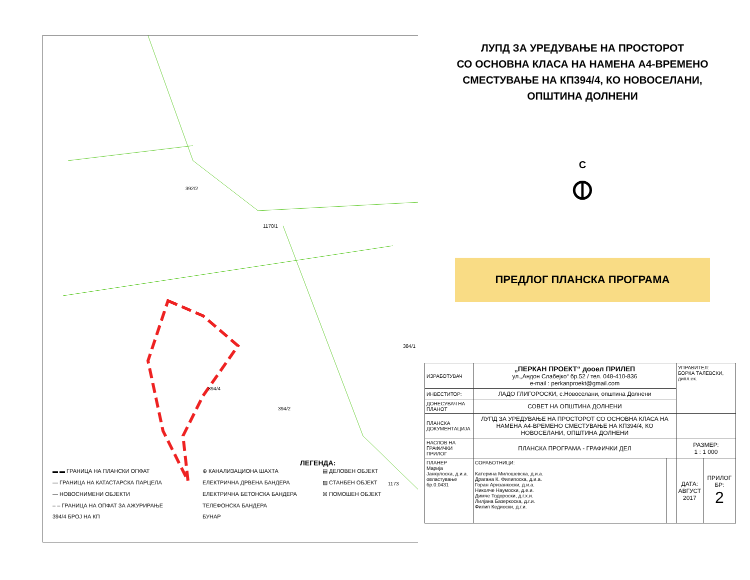392/2
1170/1
394/4
394/2
384/1
1173
ЛУПД ЗА УРЕДУВАЊЕ НА ПРОСТОРОТ
СО ОСНОВНА КЛАСА НА НАМЕНА А4-ВРЕМЕНО
СМЕСТУВАЊЕ НА КП394/4, КО НОВОСЕЛАНИ,
ОПШТИНА ДОЛНЕНИ
С
⦶
ПРЕДЛОГ ПЛАНСКА ПРОГРАМА
ЛЕГЕНДА:
▬ ▬ ГРАНИЦА НА ПЛАНСКИ ОПФАТ
⊕ КАНАЛИЗАЦИОНА ШАХТА
▤ ДЕЛОВЕН ОБЈЕКТ
— ГРАНИЦА НА КАТАСТАРСКА ПАРЦЕЛА
ЕЛЕКТРИЧНА ДРВЕНА БАНДЕРА
▨ СТАНБЕН ОБЈЕКТ
— НОВОСНИМЕНИ ОБЈЕКТИ
ЕЛЕКТРИЧНА БЕТОНСКА БАНДЕРА
☒ ПОМОШЕН ОБЈЕКТ
– – ГРАНИЦА НА ОПФАТ ЗА АЖУРИРАЊЕ
ТЕЛЕФОНСКА БАНДЕРА
394/4 БРОЈ НА КП
БУНАР
| ИЗРАБОТУВАЧ | „ПЕРКАН ПРОЕКТ“ дооел ПРИЛЕП ул.„Андон Слабејко“ бр.52 / тел. 048-410-836 e-mail : perkanproekt@gmail.com | | УПРАВИТЕЛ: БОРКА ТАЛЕВСКИ, дипл.ек. | |
| ИНВЕСТИТОР: | ЛАДО ГЛИГОРОСКИ, с.Новоселани, општина Долнени | | | |
| ДОНЕСУВАЧ НА ПЛАНОТ | СОВЕТ НА ОПШТИНА ДОЛНЕНИ | | | |
| ПЛАНСКА ДОКУМЕНТАЦИЈА | ЛУПД ЗА УРЕДУВАЊЕ НА ПРОСТОРОТ СО ОСНОВНА КЛАСА НА НАМЕНА А4-ВРЕМЕНО СМЕСТУВАЊЕ НА КП394/4, КО НОВОСЕЛАНИ, ОПШТИНА ДОЛНЕНИ | | | |
| НАСЛОВ НА ГРАФИЧКИ ПРИЛОГ | ПЛАНСКА ПРОГРАМА - ГРАФИЧКИ ДЕЛ | | РАЗМЕР: 1 : 1 000 | |
| ПЛАНЕР Марија Јанкулоска, д.и.а. овластување бр.0.0431 | СОРАБОТНИЦИ: Катерина Милошевска, д.и.а. Драгана К. Филипоска, д.и.а. Горан Аризанкоски, д.и.а. Николче Наумоски, д.е.и. Димче Тодороски, д.г.х.и. Лилјана Базеркоска, д.г.и. Филип Кедиоски, д.г.и. | | ДАТА: АВГУСТ 2017 | ПРИЛОГ БР: 2 |